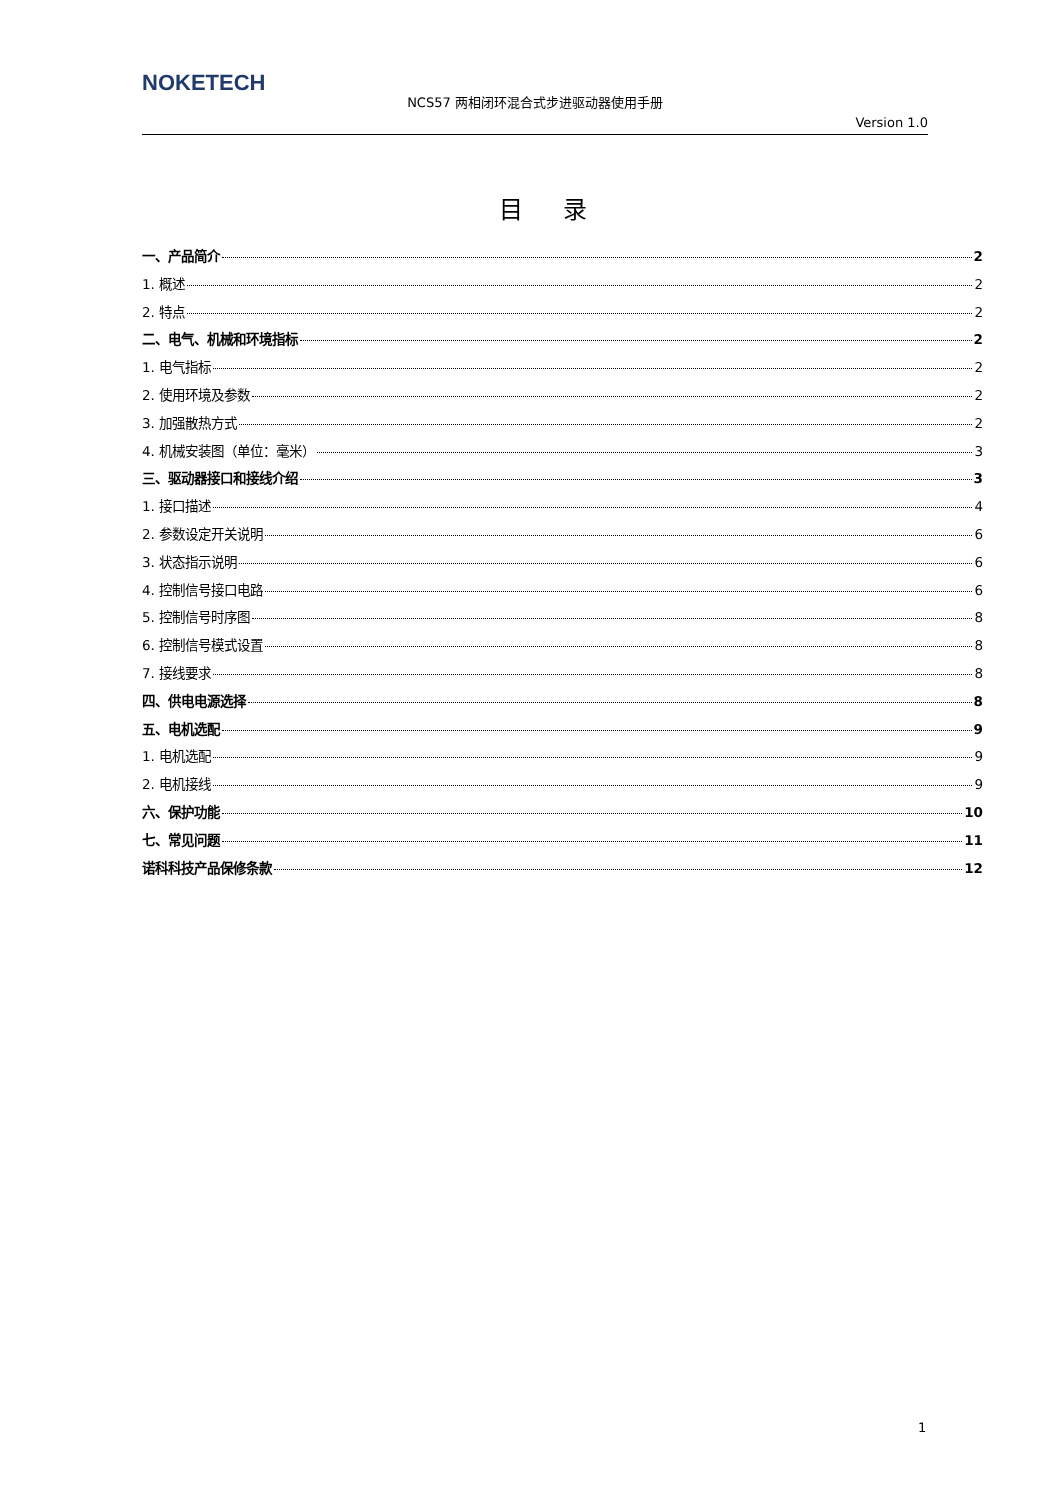NOKETECH
NCS57 两相闭环混合式步进驱动器使用手册
Version 1.0
目录
一、产品简介 2
1. 概述 2
2. 特点 2
二、电气、机械和环境指标 2
1. 电气指标 2
2. 使用环境及参数 2
3. 加强散热方式 2
4. 机械安装图（单位：毫米） 3
三、驱动器接口和接线介绍 3
1. 接口描述 4
2. 参数设定开关说明 6
3. 状态指示说明 6
4. 控制信号接口电路 6
5. 控制信号时序图 8
6. 控制信号模式设置 8
7. 接线要求 8
四、供电电源选择 8
五、电机选配 9
1. 电机选配 9
2. 电机接线 9
六、保护功能 10
七、常见问题 11
诺科科技产品保修条款 12
1